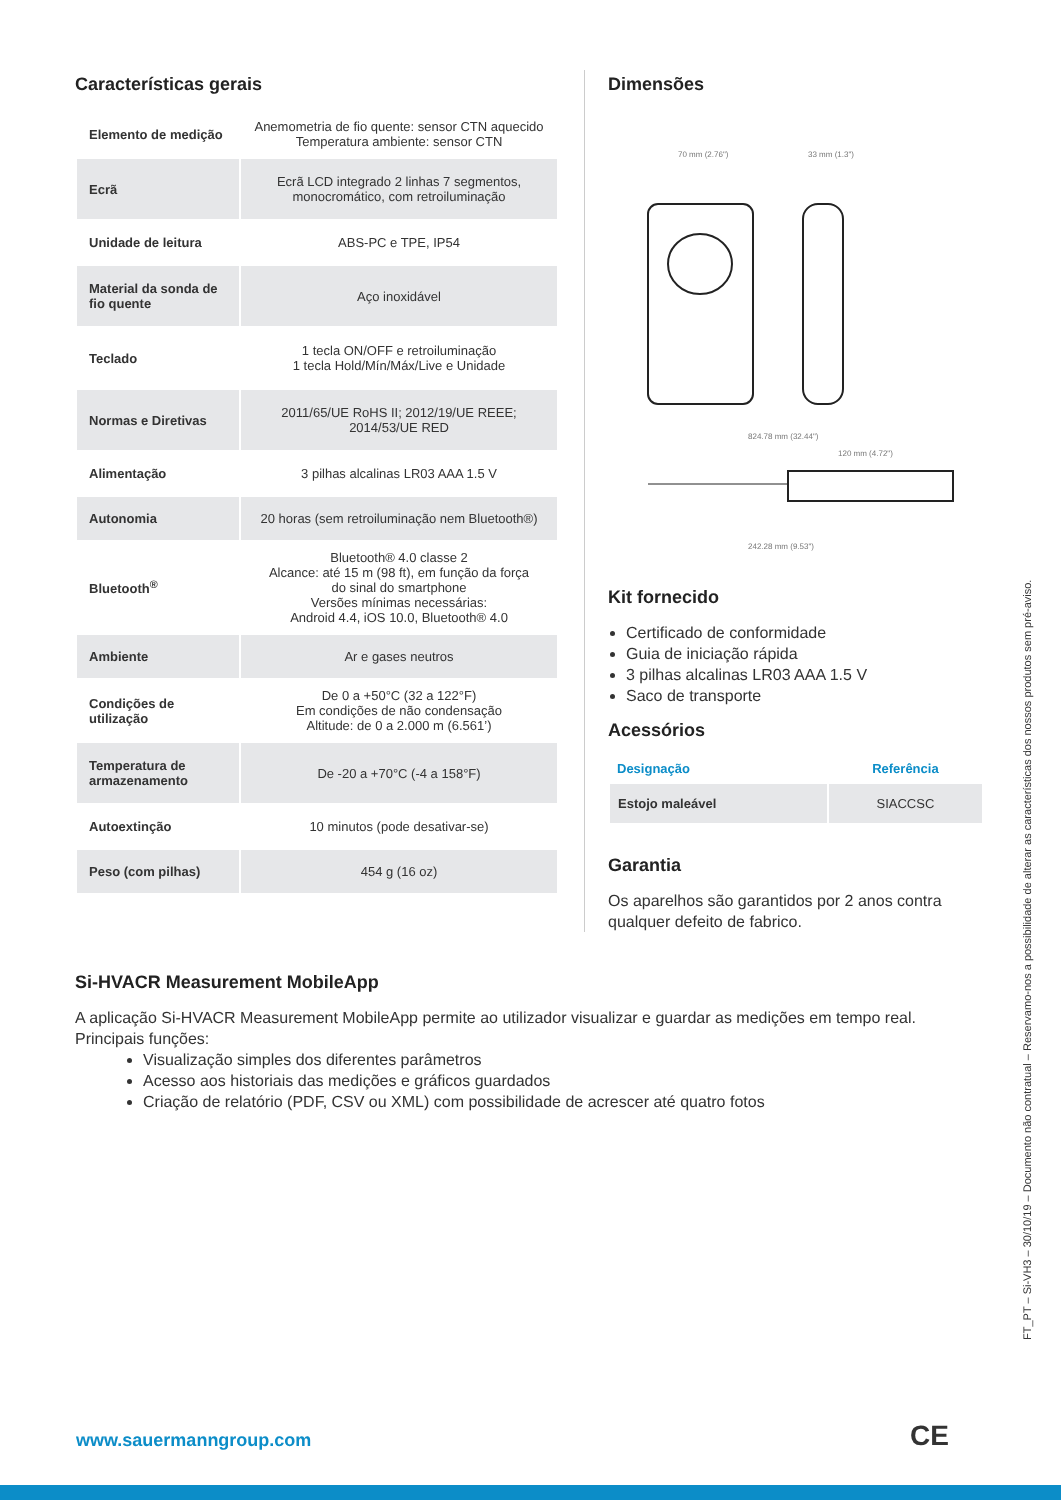Características gerais
| Elemento de medição | Anemometria de fio quente: sensor CTN aquecido Temperatura ambiente: sensor CTN |
| Ecrã | Ecrã LCD integrado 2 linhas 7 segmentos, monocromático, com retroiluminação |
| Unidade de leitura | ABS-PC e TPE, IP54 |
| Material da sonda de fio quente | Aço inoxidável |
| Teclado | 1 tecla ON/OFF e retroiluminação 1 tecla Hold/Mín/Máx/Live e Unidade |
| Normas e Diretivas | 2011/65/UE RoHS II; 2012/19/UE REEE; 2014/53/UE RED |
| Alimentação | 3 pilhas alcalinas LR03 AAA 1.5 V |
| Autonomia | 20 horas (sem retroiluminação nem Bluetooth®) |
| Bluetooth<sup>®</sup> | Bluetooth® 4.0 classe 2 Alcance: até 15 m (98 ft), em função da força do sinal do smartphone Versões mínimas necessárias: Android 4.4, iOS 10.0, Bluetooth® 4.0 |
| Ambiente | Ar e gases neutros |
| Condições de utilização | De 0 a +50°C (32 a 122°F) Em condições de não condensação Altitude: de 0 a 2.000 m (6.561’) |
| Temperatura de armazenamento | De -20 a +70°C (-4 a 158°F) |
| Autoextinção | 10 minutos (pode desativar-se) |
| Peso (com pilhas) | 454 g (16 oz) |
Dimensões
70 mm (2.76")
33 mm (1.3")
824.78 mm (32.44")
120 mm (4.72")
242.28 mm (9.53")
Kit fornecido
Certificado de conformidade
Guia de iniciação rápida
3 pilhas alcalinas LR03 AAA 1.5 V
Saco de transporte
Acessórios
| Designação | Referência |
| --- | --- |
| Estojo maleável | SIACCSC |
Garantia
Os aparelhos são garantidos por 2 anos contra qualquer defeito de fabrico.
Si-HVACR Measurement MobileApp
A aplicação Si-HVACR Measurement MobileApp permite ao utilizador visualizar e guardar as medições em tempo real.
Principais funções:
Visualização simples dos diferentes parâmetros
Acesso aos historiais das medições e gráficos guardados
Criação de relatório (PDF, CSV ou XML) com possibilidade de acrescer até quatro fotos
FT_PT – Si-VH3 – 30/10/19 – Documento não contratual – Reservamo-nos a possibilidade de alterar as características dos nossos produtos sem pré-aviso.
www.sauermanngroup.com CE